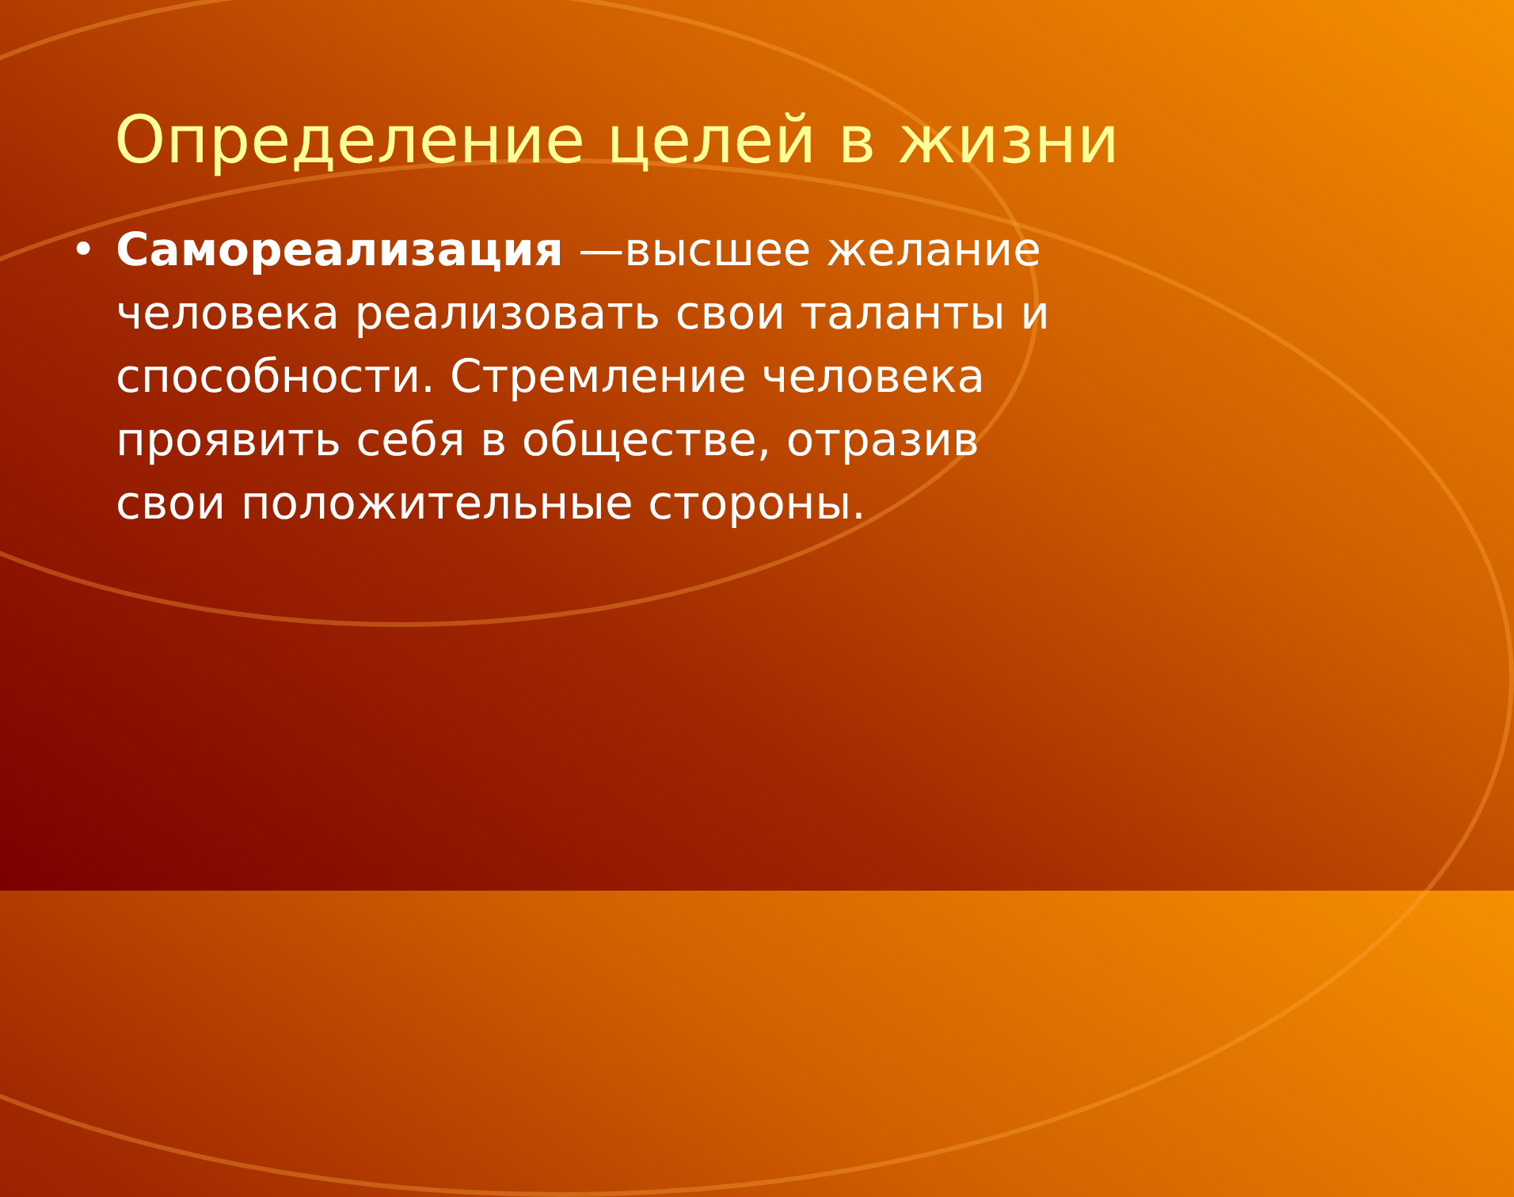Определение целей в жизни
• Самореализация —высшее желание человека реализовать свои таланты и способности. Стремление человека проявить себя в обществе, отразив свои положительные стороны.